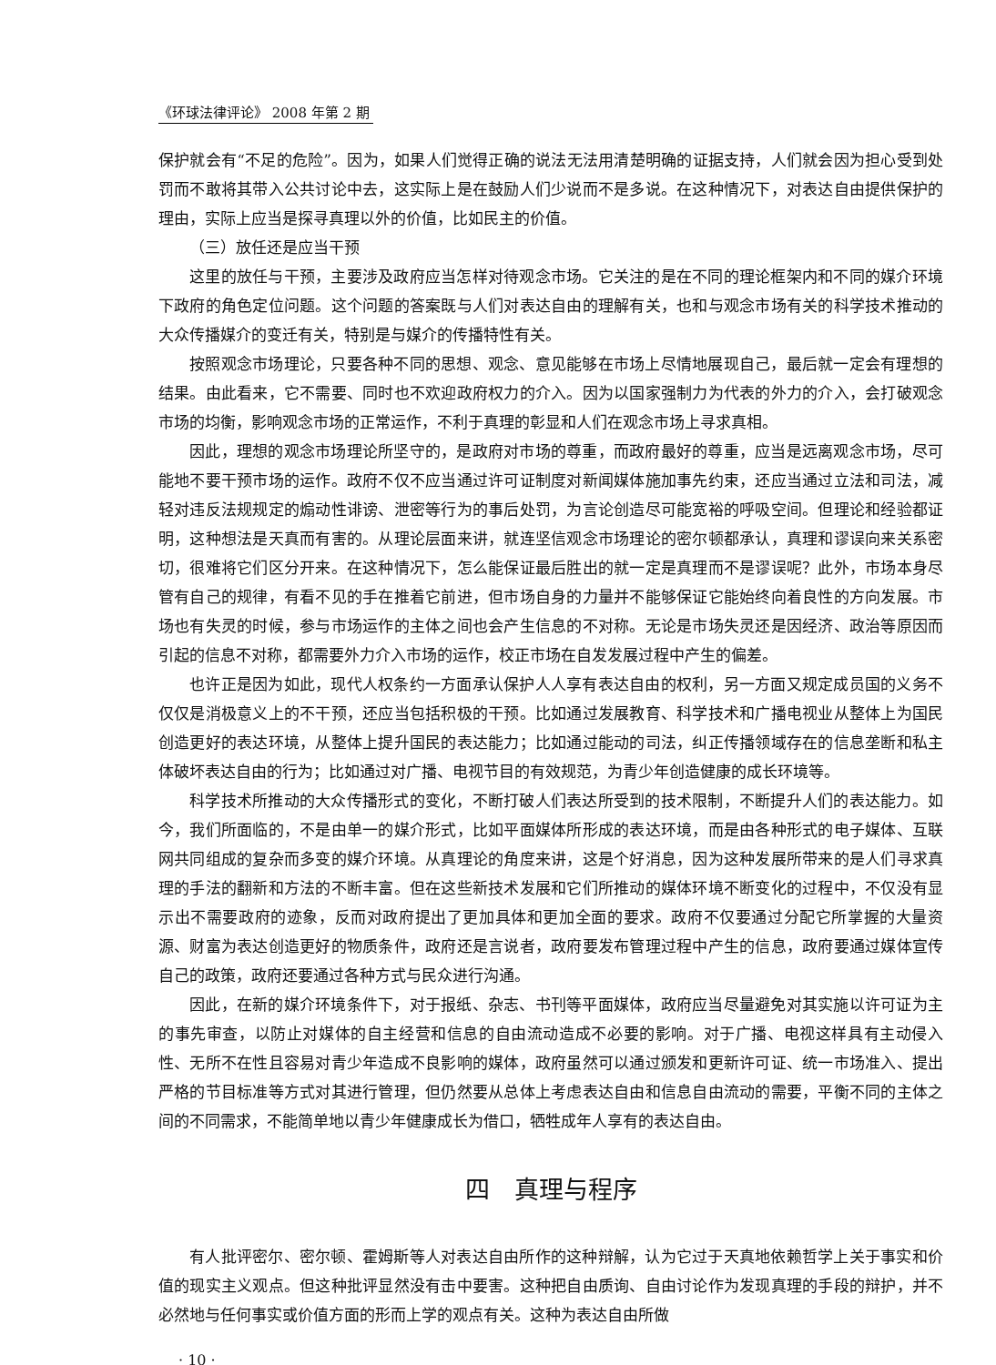《环球法律评论》 2008 年第 2 期
保护就会有“不足的危险”。因为，如果人们觉得正确的说法无法用清楚明确的证据支持，人们就会因为担心受到处罚而不敢将其带入公共讨论中去，这实际上是在鼓励人们少说而不是多说。在这种情况下，对表达自由提供保护的理由，实际上应当是探寻真理以外的价值，比如民主的价值。
（三）放任还是应当干预
这里的放任与干预，主要涉及政府应当怎样对待观念市场。它关注的是在不同的理论框架内和不同的媒介环境下政府的角色定位问题。这个问题的答案既与人们对表达自由的理解有关，也和与观念市场有关的科学技术推动的大众传播媒介的变迁有关，特别是与媒介的传播特性有关。
按照观念市场理论，只要各种不同的思想、观念、意见能够在市场上尽情地展现自己，最后就一定会有理想的结果。由此看来，它不需要、同时也不欢迎政府权力的介入。因为以国家强制力为代表的外力的介入，会打破观念市场的均衡，影响观念市场的正常运作，不利于真理的彰显和人们在观念市场上寻求真相。
因此，理想的观念市场理论所坚守的，是政府对市场的尊重，而政府最好的尊重，应当是远离观念市场，尽可能地不要干预市场的运作。政府不仅不应当通过许可证制度对新闻媒体施加事先约束，还应当通过立法和司法，减轻对违反法规规定的煽动性诽谤、泄密等行为的事后处罚，为言论创造尽可能宽裕的呼吸空间。但理论和经验都证明，这种想法是天真而有害的。从理论层面来讲，就连坚信观念市场理论的密尔顿都承认，真理和谬误向来关系密切，很难将它们区分开来。在这种情况下，怎么能保证最后胜出的就一定是真理而不是谬误呢？此外，市场本身尽管有自己的规律，有看不见的手在推着它前进，但市场自身的力量并不能够保证它能始终向着良性的方向发展。市场也有失灵的时候，参与市场运作的主体之间也会产生信息的不对称。无论是市场失灵还是因经济、政治等原因而引起的信息不对称，都需要外力介入市场的运作，校正市场在自发发展过程中产生的偏差。
也许正是因为如此，现代人权条约一方面承认保护人人享有表达自由的权利，另一方面又规定成员国的义务不仅仅是消极意义上的不干预，还应当包括积极的干预。比如通过发展教育、科学技术和广播电视业从整体上为国民创造更好的表达环境，从整体上提升国民的表达能力；比如通过能动的司法，纠正传播领域存在的信息垄断和私主体破坏表达自由的行为；比如通过对广播、电视节目的有效规范，为青少年创造健康的成长环境等。
科学技术所推动的大众传播形式的变化，不断打破人们表达所受到的技术限制，不断提升人们的表达能力。如今，我们所面临的，不是由单一的媒介形式，比如平面媒体所形成的表达环境，而是由各种形式的电子媒体、互联网共同组成的复杂而多变的媒介环境。从真理论的角度来讲，这是个好消息，因为这种发展所带来的是人们寻求真理的手法的翻新和方法的不断丰富。但在这些新技术发展和它们所推动的媒体环境不断变化的过程中，不仅没有显示出不需要政府的迹象，反而对政府提出了更加具体和更加全面的要求。政府不仅要通过分配它所掌握的大量资源、财富为表达创造更好的物质条件，政府还是言说者，政府要发布管理过程中产生的信息，政府要通过媒体宣传自己的政策，政府还要通过各种方式与民众进行沟通。
因此，在新的媒介环境条件下，对于报纸、杂志、书刊等平面媒体，政府应当尽量避免对其实施以许可证为主的事先审查，以防止对媒体的自主经营和信息的自由流动造成不必要的影响。对于广播、电视这样具有主动侵入性、无所不在性且容易对青少年造成不良影响的媒体，政府虽然可以通过颁发和更新许可证、统一市场准入、提出严格的节目标准等方式对其进行管理，但仍然要从总体上考虑表达自由和信息自由流动的需要，平衡不同的主体之间的不同需求，不能简单地以青少年健康成长为借口，牺牲成年人享有的表达自由。
四　真理与程序
有人批评密尔、密尔顿、霍姆斯等人对表达自由所作的这种辩解，认为它过于天真地依赖哲学上关于事实和价值的现实主义观点。但这种批评显然没有击中要害。这种把自由质询、自由讨论作为发现真理的手段的辩护，并不必然地与任何事实或价值方面的形而上学的观点有关。这种为表达自由所做
· 10 ·